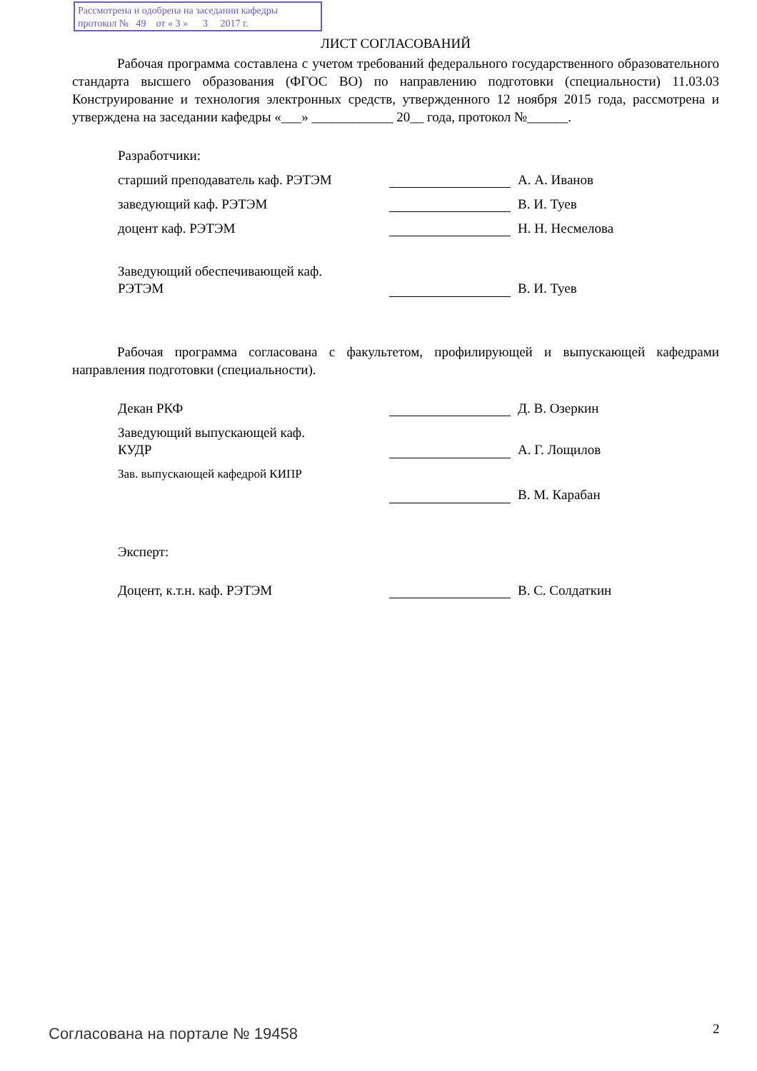Рассмотрена и одобрена на заседании кафедры
протокол № 49 от « 3 » 3 2017 г.
ЛИСТ СОГЛАСОВАНИЙ
Рабочая программа составлена с учетом требований федерального государственного образовательного стандарта высшего образования (ФГОС ВО) по направлению подготовки (специальности) 11.03.03 Конструирование и технология электронных средств, утвержденного 12 ноября 2015 года, рассмотрена и утверждена на заседании кафедры «___» ____________ 20__ года, протокол №______.
Разработчики:
старший преподаватель каф. РЭТЭМ А. А. Иванов
заведующий каф. РЭТЭМ В. И. Туев
доцент каф. РЭТЭМ Н. Н. Несмелова
Заведующий обеспечивающей каф.
РЭТЭМ
В. И. Туев
Рабочая программа согласована с факультетом, профилирующей и выпускающей кафедрами направления подготовки (специальности).
Декан РКФ Д. В. Озеркин
Заведующий выпускающей каф.
КУДР
А. Г. Лощилов
Зав. выпускающей кафедрой КИПР
В. М. Карабан
Эксперт:
Доцент, к.т.н. каф. РЭТЭМ В. С. Солдаткин
Согласована на портале № 19458 2